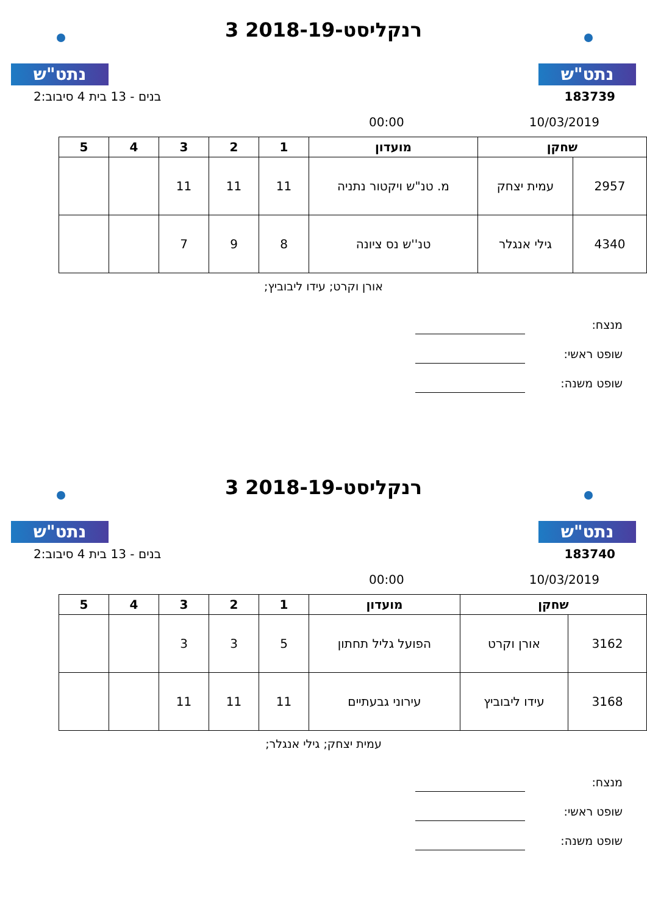נתט"ש
רנקליסט-2018-19 3
נתט"ש
183739 בנים - 13 בית 4 סיבוב:2
10/03/2019 00:00
| שחקן | | מועדון | 1 | 2 | 3 | 4 | 5 |
| --- | --- | --- | --- | --- | --- | --- | --- |
| 2957 | עמית יצחק | מ. טנ"ש ויקטור נתניה | 11 | 11 | 11 | | |
| 4340 | גילי אנגלר | טנ''ש נס ציונה | 8 | 9 | 7 | | |
אורן וקרט; עידו ליבוביץ;
מנצח:
שופט ראשי:
שופט משנה:
נתט"ש
רנקליסט-2018-19 3
נתט"ש
183740 בנים - 13 בית 4 סיבוב:2
10/03/2019 00:00
| שחקן | | מועדון | 1 | 2 | 3 | 4 | 5 |
| --- | --- | --- | --- | --- | --- | --- | --- |
| 3162 | אורן וקרט | הפועל גליל תחתון | 5 | 3 | 3 | | |
| 3168 | עידו ליבוביץ | עירוני גבעתיים | 11 | 11 | 11 | | |
עמית יצחק; גילי אנגלר;
מנצח:
שופט ראשי:
שופט משנה: